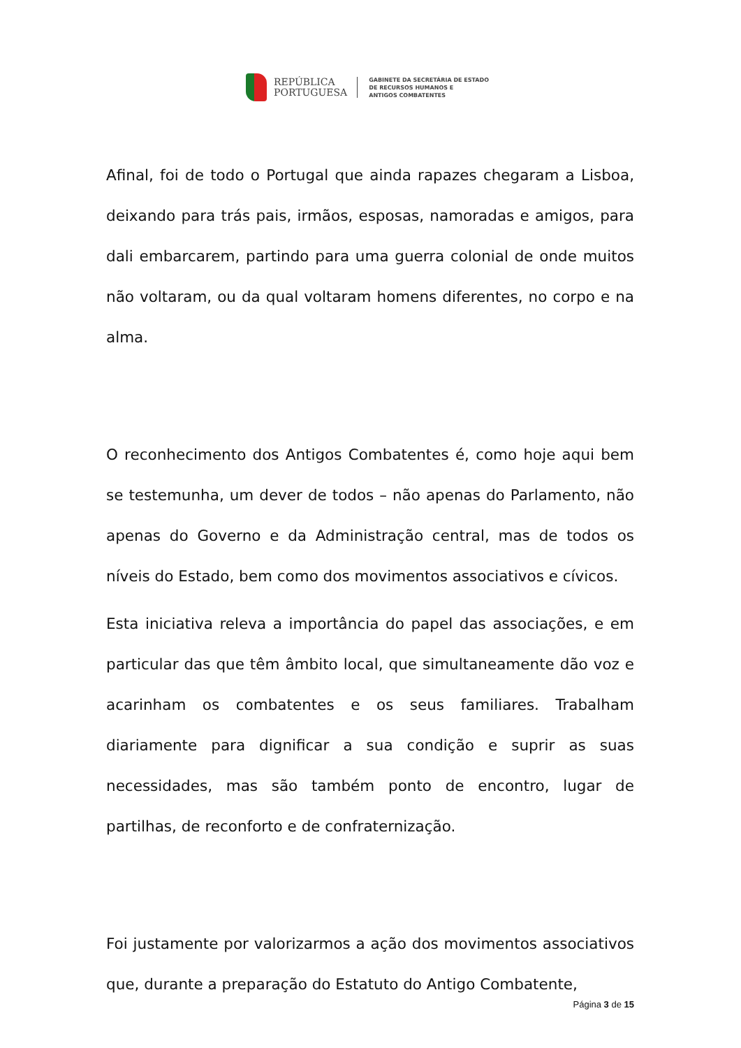REPÚBLICA
PORTUGUESA
GABINETE DA SECRETÁRIA DE ESTADO
DE RECURSOS HUMANOS E
ANTIGOS COMBATENTES
Afinal, foi de todo o Portugal que ainda rapazes chegaram a Lisboa, deixando para trás pais, irmãos, esposas, namoradas e amigos, para dali embarcarem, partindo para uma guerra colonial de onde muitos não voltaram, ou da qual voltaram homens diferentes, no corpo e na alma.
O reconhecimento dos Antigos Combatentes é, como hoje aqui bem se testemunha, um dever de todos – não apenas do Parlamento, não apenas do Governo e da Administração central, mas de todos os níveis do Estado, bem como dos movimentos associativos e cívicos.
Esta iniciativa releva a importância do papel das associações, e em particular das que têm âmbito local, que simultaneamente dão voz e acarinham os combatentes e os seus familiares. Trabalham diariamente para dignificar a sua condição e suprir as suas necessidades, mas são também ponto de encontro, lugar de partilhas, de reconforto e de confraternização.
Foi justamente por valorizarmos a ação dos movimentos associativos que, durante a preparação do Estatuto do Antigo Combatente,
Página 3 de 15